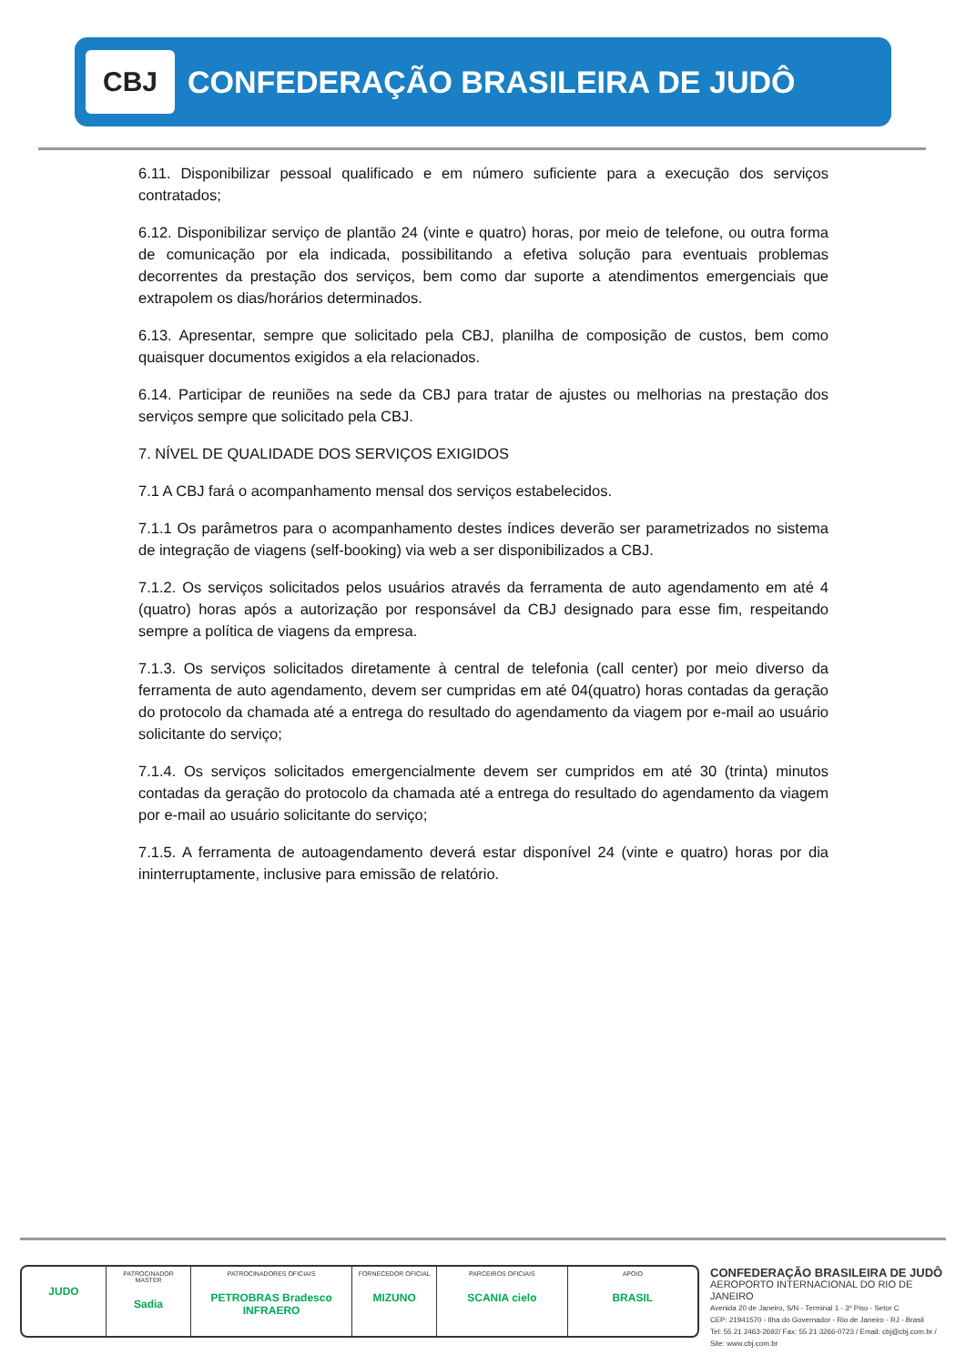CBJ
CONFEDERAÇÃO BRASILEIRA DE JUDÔ
6.11. Disponibilizar pessoal qualificado e em número suficiente para a execução dos serviços contratados;
6.12. Disponibilizar serviço de plantão 24 (vinte e quatro) horas, por meio de telefone, ou outra forma de comunicação por ela indicada, possibilitando a efetiva solução para eventuais problemas decorrentes da prestação dos serviços, bem como dar suporte a atendimentos emergenciais que extrapolem os dias/horários determinados.
6.13. Apresentar, sempre que solicitado pela CBJ, planilha de composição de custos, bem como quaisquer documentos exigidos a ela relacionados.
6.14. Participar de reuniões na sede da CBJ para tratar de ajustes ou melhorias na prestação dos serviços sempre que solicitado pela CBJ.
7. NÍVEL DE QUALIDADE DOS SERVIÇOS EXIGIDOS
7.1 A CBJ fará o acompanhamento mensal dos serviços estabelecidos.
7.1.1 Os parâmetros para o acompanhamento destes índices deverão ser parametrizados no sistema de integração de viagens (self-booking) via web a ser disponibilizados a CBJ.
7.1.2. Os serviços solicitados pelos usuários através da ferramenta de auto agendamento em até 4 (quatro) horas após a autorização por responsável da CBJ designado para esse fim, respeitando sempre a política de viagens da empresa.
7.1.3. Os serviços solicitados diretamente à central de telefonia (call center) por meio diverso da ferramenta de auto agendamento, devem ser cumpridas em até 04(quatro) horas contadas da geração do protocolo da chamada até a entrega do resultado do agendamento da viagem por e-mail ao usuário solicitante do serviço;
7.1.4. Os serviços solicitados emergencialmente devem ser cumpridos em até 30 (trinta) minutos contadas da geração do protocolo da chamada até a entrega do resultado do agendamento da viagem por e-mail ao usuário solicitante do serviço;
7.1.5. A ferramenta de autoagendamento deverá estar disponível 24 (vinte e quatro) horas por dia ininterruptamente, inclusive para emissão de relatório.
JUDO
PATROCINADOR MASTER
Sadia
PATROCINADORES OFICIAIS
PETROBRAS Bradesco INFRAERO
FORNECEDOR OFICIAL
MIZUNO
PARCEIROS OFICIAIS
SCANIA cielo
APOIO
BRASIL
CONFEDERAÇÃO BRASILEIRA DE JUDÔ
AEROPORTO INTERNACIONAL DO RIO DE JANEIRO
Avenida 20 de Janeiro, S/N - Terminal 1 - 3º Piso - Setor C
CEP: 21941570 - Ilha do Governador - Rio de Janeiro - RJ - Brasil
Tel: 55 21 2463-2692/ Fax: 55 21 3266-0723 / Email: cbj@cbj.com.br / Site: www.cbj.com.br